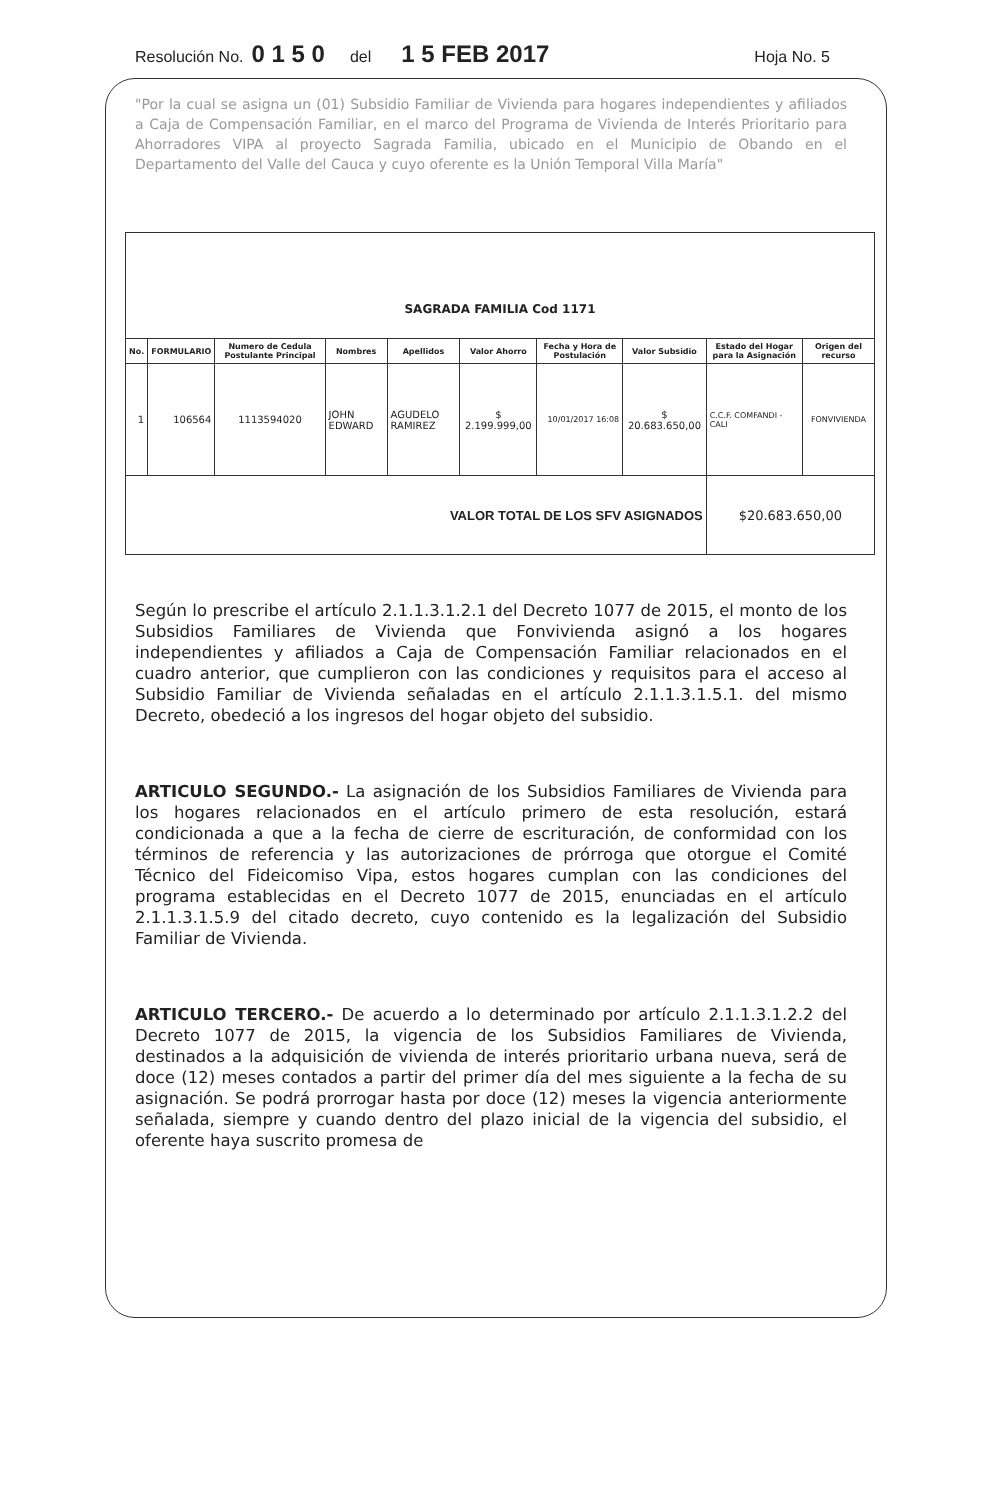Resolución No. 0 1 5 0 del 1 5 FEB 2017 Hoja No. 5
"Por la cual se asigna un (01) Subsidio Familiar de Vivienda para hogares independientes y afiliados a Caja de Compensación Familiar, en el marco del Programa de Vivienda de Interés Prioritario para Ahorradores VIPA al proyecto Sagrada Familia, ubicado en el Municipio de Obando en el Departamento del Valle del Cauca y cuyo oferente es la Unión Temporal Villa María"
| SAGRADA FAMILIA Cod 1171 | | | | | | | | | |
| No. | FORMULARIO | Numero de Cedula Postulante Principal | Nombres | Apellidos | Valor Ahorro | Fecha y Hora de Postulación | Valor Subsidio | Estado del Hogar para la Asignación | Origen del recurso |
| 1 | 106564 | 1113594020 | JOHN EDWARD | AGUDELO RAMIREZ | $ 2.199.999,00 | 10/01/2017 16:08 | $ 20.683.650,00 | C.C.F. COMFANDI - CALI | FONVIVIENDA |
| VALOR TOTAL DE LOS SFV ASIGNADOS | | | | | | | | $20.683.650,00 | |
Según lo prescribe el artículo 2.1.1.3.1.2.1 del Decreto 1077 de 2015, el monto de los Subsidios Familiares de Vivienda que Fonvivienda asignó a los hogares independientes y afiliados a Caja de Compensación Familiar relacionados en el cuadro anterior, que cumplieron con las condiciones y requisitos para el acceso al Subsidio Familiar de Vivienda señaladas en el artículo 2.1.1.3.1.5.1. del mismo Decreto, obedeció a los ingresos del hogar objeto del subsidio.
ARTICULO SEGUNDO.- La asignación de los Subsidios Familiares de Vivienda para los hogares relacionados en el artículo primero de esta resolución, estará condicionada a que a la fecha de cierre de escrituración, de conformidad con los términos de referencia y las autorizaciones de prórroga que otorgue el Comité Técnico del Fideicomiso Vipa, estos hogares cumplan con las condiciones del programa establecidas en el Decreto 1077 de 2015, enunciadas en el artículo 2.1.1.3.1.5.9 del citado decreto, cuyo contenido es la legalización del Subsidio Familiar de Vivienda.
ARTICULO TERCERO.- De acuerdo a lo determinado por artículo 2.1.1.3.1.2.2 del Decreto 1077 de 2015, la vigencia de los Subsidios Familiares de Vivienda, destinados a la adquisición de vivienda de interés prioritario urbana nueva, será de doce (12) meses contados a partir del primer día del mes siguiente a la fecha de su asignación. Se podrá prorrogar hasta por doce (12) meses la vigencia anteriormente señalada, siempre y cuando dentro del plazo inicial de la vigencia del subsidio, el oferente haya suscrito promesa de